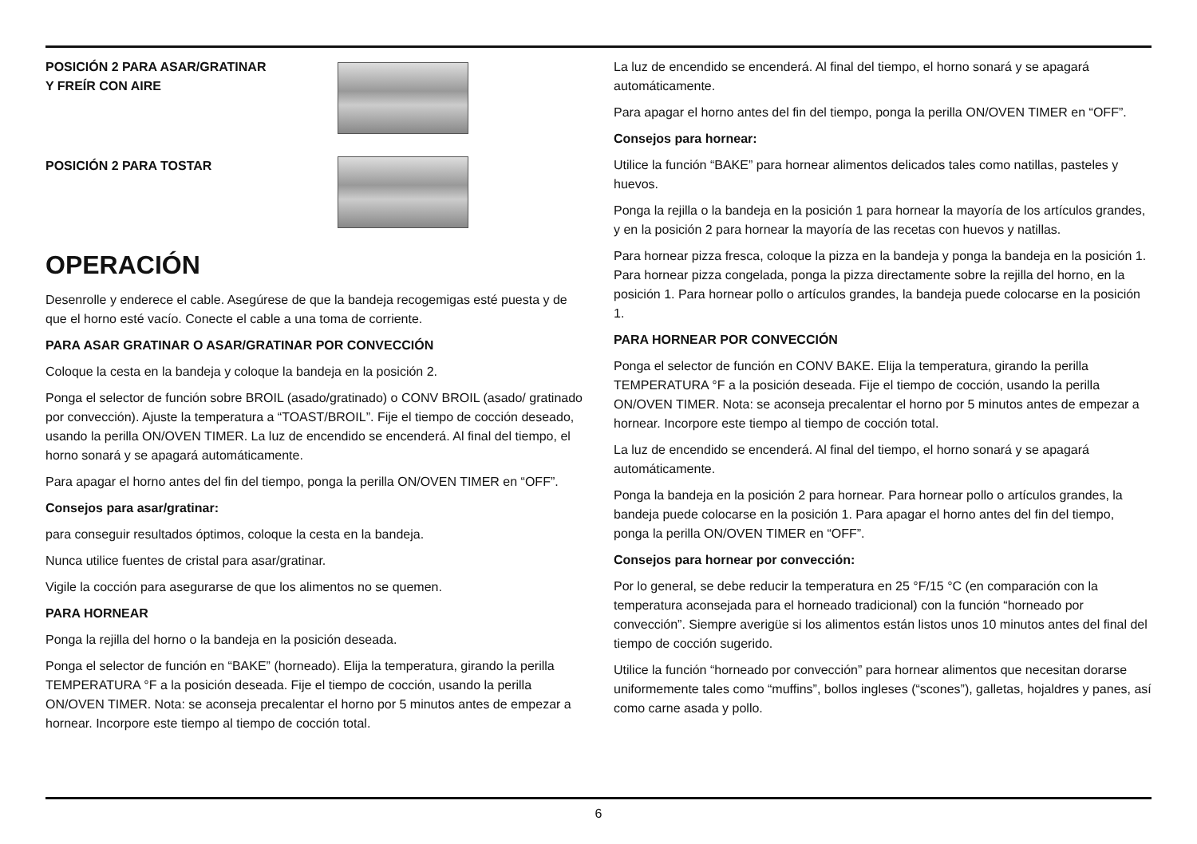POSICIÓN 2 PARA ASAR/GRATINAR
Y FREÍR CON AIRE
POSICIÓN 2 PARA TOSTAR
OPERACIÓN
Desenrolle y enderece el cable. Asegúrese de que la bandeja recogemigas esté puesta y de que el horno esté vacío. Conecte el cable a una toma de corriente.
PARA ASAR GRATINAR O ASAR/GRATINAR POR CONVECCIÓN
Coloque la cesta en la bandeja y coloque la bandeja en la posición 2.
Ponga el selector de función sobre BROIL (asado/gratinado) o CONV BROIL (asado/ gratinado por convección). Ajuste la temperatura a “TOAST/BROIL”. Fije el tiempo de cocción deseado, usando la perilla ON/OVEN TIMER. La luz de encendido se encenderá. Al final del tiempo, el horno sonará y se apagará automáticamente.
Para apagar el horno antes del fin del tiempo, ponga la perilla ON/OVEN TIMER en “OFF”.
Consejos para asar/gratinar:
para conseguir resultados óptimos, coloque la cesta en la bandeja.
Nunca utilice fuentes de cristal para asar/gratinar.
Vigile la cocción para asegurarse de que los alimentos no se quemen.
PARA HORNEAR
Ponga la rejilla del horno o la bandeja en la posición deseada.
Ponga el selector de función en “BAKE” (horneado). Elija la temperatura, girando la perilla TEMPERATURA °F a la posición deseada. Fije el tiempo de cocción, usando la perilla ON/OVEN TIMER. Nota: se aconseja precalentar el horno por 5 minutos antes de empezar a hornear. Incorpore este tiempo al tiempo de cocción total.
La luz de encendido se encenderá. Al final del tiempo, el horno sonará y se apagará automáticamente.
Para apagar el horno antes del fin del tiempo, ponga la perilla ON/OVEN TIMER en “OFF”.
Consejos para hornear:
Utilice la función “BAKE” para hornear alimentos delicados tales como natillas, pasteles y huevos.
Ponga la rejilla o la bandeja en la posición 1 para hornear la mayoría de los artículos grandes, y en la posición 2 para hornear la mayoría de las recetas con huevos y natillas.
Para hornear pizza fresca, coloque la pizza en la bandeja y ponga la bandeja en la posición 1. Para hornear pizza congelada, ponga la pizza directamente sobre la rejilla del horno, en la posición 1. Para hornear pollo o artículos grandes, la bandeja puede colocarse en la posición 1.
PARA HORNEAR POR CONVECCIÓN
Ponga el selector de función en CONV BAKE. Elija la temperatura, girando la perilla TEMPERATURA °F a la posición deseada. Fije el tiempo de cocción, usando la perilla ON/OVEN TIMER. Nota: se aconseja precalentar el horno por 5 minutos antes de empezar a hornear. Incorpore este tiempo al tiempo de cocción total.
La luz de encendido se encenderá. Al final del tiempo, el horno sonará y se apagará automáticamente.
Ponga la bandeja en la posición 2 para hornear. Para hornear pollo o artículos grandes, la bandeja puede colocarse en la posición 1. Para apagar el horno antes del fin del tiempo, ponga la perilla ON/OVEN TIMER en “OFF”.
Consejos para hornear por convección:
Por lo general, se debe reducir la temperatura en 25 °F/15 °C (en comparación con la temperatura aconsejada para el horneado tradicional) con la función “horneado por convección”. Siempre averigüe si los alimentos están listos unos 10 minutos antes del final del tiempo de cocción sugerido.
Utilice la función “horneado por convección” para hornear alimentos que necesitan dorarse uniformemente tales como “muffins”, bollos ingleses (“scones”), galletas, hojaldres y panes, así como carne asada y pollo.
6